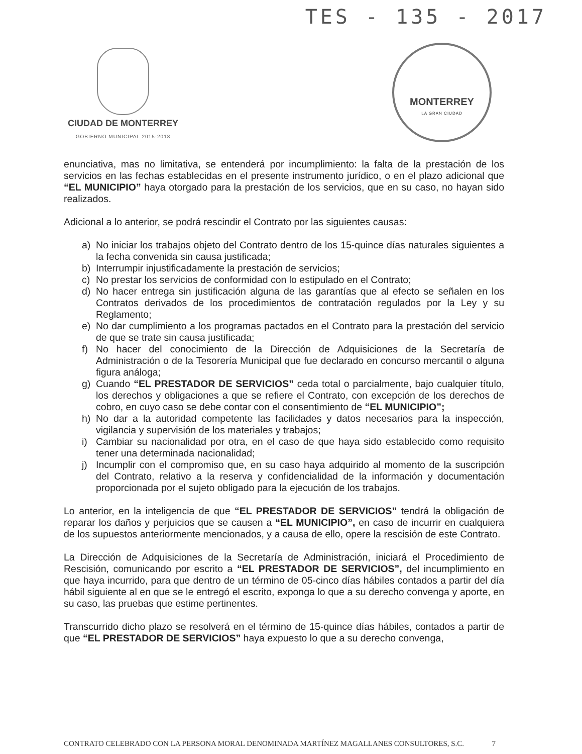TES - 135 - 2017
CIUDAD DE MONTERREY
GOBIERNO MUNICIPAL 2015-2018
MONTERREY
LA GRAN CIUDAD
enunciativa, mas no limitativa, se entenderá por incumplimiento: la falta de la prestación de los servicios en las fechas establecidas en el presente instrumento jurídico, o en el plazo adicional que “EL MUNICIPIO” haya otorgado para la prestación de los servicios, que en su caso, no hayan sido realizados.
Adicional a lo anterior, se podrá rescindir el Contrato por las siguientes causas:
a) No iniciar los trabajos objeto del Contrato dentro de los 15-quince días naturales siguientes a la fecha convenida sin causa justificada;
b) Interrumpir injustificadamente la prestación de servicios;
c) No prestar los servicios de conformidad con lo estipulado en el Contrato;
d) No hacer entrega sin justificación alguna de las garantías que al efecto se señalen en los Contratos derivados de los procedimientos de contratación regulados por la Ley y su Reglamento;
e) No dar cumplimiento a los programas pactados en el Contrato para la prestación del servicio de que se trate sin causa justificada;
f) No hacer del conocimiento de la Dirección de Adquisiciones de la Secretaría de Administración o de la Tesorería Municipal que fue declarado en concurso mercantil o alguna figura análoga;
g) Cuando “EL PRESTADOR DE SERVICIOS” ceda total o parcialmente, bajo cualquier título, los derechos y obligaciones a que se refiere el Contrato, con excepción de los derechos de cobro, en cuyo caso se debe contar con el consentimiento de “EL MUNICIPIO”;
h) No dar a la autoridad competente las facilidades y datos necesarios para la inspección, vigilancia y supervisión de los materiales y trabajos;
i) Cambiar su nacionalidad por otra, en el caso de que haya sido establecido como requisito tener una determinada nacionalidad;
j) Incumplir con el compromiso que, en su caso haya adquirido al momento de la suscripción del Contrato, relativo a la reserva y confidencialidad de la información y documentación proporcionada por el sujeto obligado para la ejecución de los trabajos.
Lo anterior, en la inteligencia de que “EL PRESTADOR DE SERVICIOS” tendrá la obligación de reparar los daños y perjuicios que se causen a “EL MUNICIPIO”, en caso de incurrir en cualquiera de los supuestos anteriormente mencionados, y a causa de ello, opere la rescisión de este Contrato.
La Dirección de Adquisiciones de la Secretaría de Administración, iniciará el Procedimiento de Rescisión, comunicando por escrito a “EL PRESTADOR DE SERVICIOS”, del incumplimiento en que haya incurrido, para que dentro de un término de 05-cinco días hábiles contados a partir del día hábil siguiente al en que se le entregó el escrito, exponga lo que a su derecho convenga y aporte, en su caso, las pruebas que estime pertinentes.
Transcurrido dicho plazo se resolverá en el término de 15-quince días hábiles, contados a partir de que “EL PRESTADOR DE SERVICIOS” haya expuesto lo que a su derecho convenga,
CONTRATO CELEBRADO CON LA PERSONA MORAL DENOMINADA MARTÍNEZ MAGALLANES CONSULTORES, S.C. 7